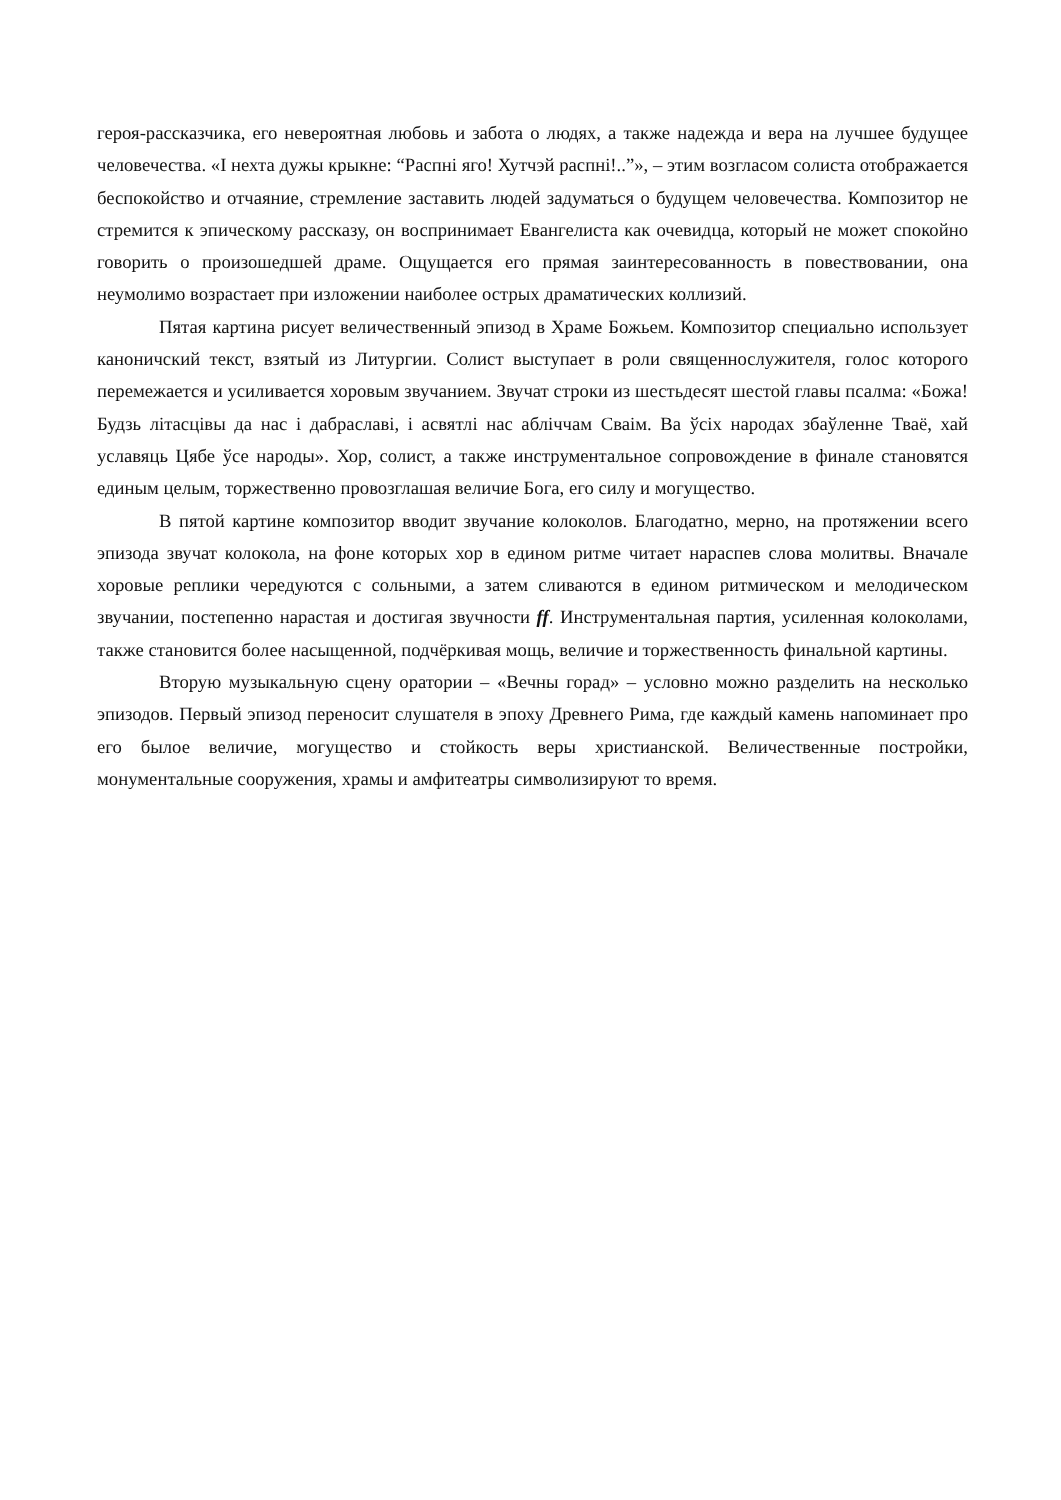героя-рассказчика, его невероятная любовь и забота о людях, а также надежда и вера на лучшее будущее человечества. «I нехта дужы крыкне: “Распнi яго! Хутчэй распнi!..”», – этим возгласом солиста отображается беспокойство и отчаяние, стремление заставить людей задуматься о будущем человечества. Композитор не стремится к эпическому рассказу, он воспринимает Евангелиста как очевидца, который не может спокойно говорить о произошедшей драме. Ощущается его прямая заинтересованность в повествовании, она неумолимо возрастает при изложении наиболее острых драматических коллизий.
Пятая картина рисует величественный эпизод в Храме Божьем. Композитор специально использует каноничский текст, взятый из Литургии. Солист выступает в роли священнослужителя, голос которого перемежается и усиливается хоровым звучанием. Звучат строки из шестьдесят шестой главы псалма: «Божа! Будзь лiтасцiвы да нас i дабраславi, i асвятлi нас аблiччам Сваiм. Ва ўсiх народах збаўленне Тваё, хай уславяць Цябе ўсе народы». Хор, солист, а также инструментальное сопровождение в финале становятся единым целым, торжественно провозглашая величие Бога, его силу и могущество.
В пятой картине композитор вводит звучание колоколов. Благодатно, мерно, на протяжении всего эпизода звучат колокола, на фоне которых хор в едином ритме читает нараспев слова молитвы. Вначале хоровые реплики чередуются с сольными, а затем сливаются в едином ритмическом и мелодическом звучании, постепенно нарастая и достигая звучности ff. Инструментальная партия, усиленная колоколами, также становится более насыщенной, подчёркивая мощь, величие и торжественность финальной картины.
Вторую музыкальную сцену оратории – «Вечны горад» – условно можно разделить на несколько эпизодов. Первый эпизод переносит слушателя в эпоху Древнего Рима, где каждый камень напоминает про его былое величие, могущество и стойкость веры христианской. Величественные постройки, монументальные сооружения, храмы и амфитеатры символизируют то время.